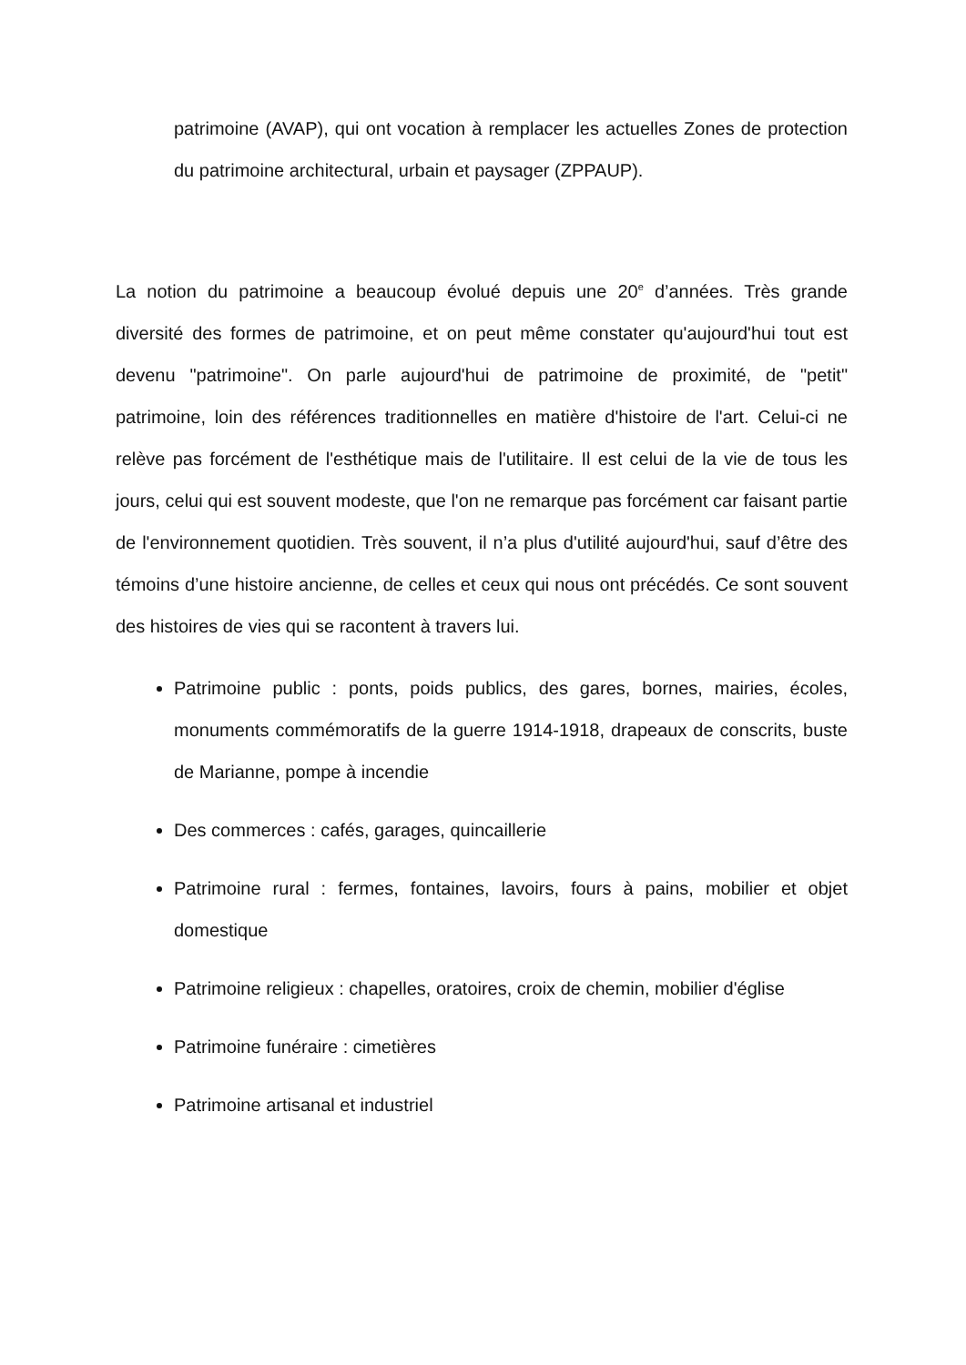patrimoine (AVAP), qui ont vocation à remplacer les actuelles Zones de protection du patrimoine architectural, urbain et paysager (ZPPAUP).
La notion du patrimoine a beaucoup évolué depuis une 20<sup>e</sup> d’années. Très grande diversité des formes de patrimoine, et on peut même constater qu'aujourd'hui tout est devenu "patrimoine". On parle aujourd'hui de patrimoine de proximité, de "petit" patrimoine, loin des références traditionnelles en matière d'histoire de l'art. Celui-ci ne relève pas forcément de l'esthétique mais de l'utilitaire. Il est celui de la vie de tous les jours, celui qui est souvent modeste, que l'on ne remarque pas forcément car faisant partie de l'environnement quotidien. Très souvent, il n’a plus d'utilité aujourd'hui, sauf d’être des témoins d’une histoire ancienne, de celles et ceux qui nous ont précédés. Ce sont souvent des histoires de vies qui se racontent à travers lui.
Patrimoine public : ponts, poids publics, des gares, bornes, mairies, écoles, monuments commémoratifs de la guerre 1914-1918, drapeaux de conscrits, buste de Marianne, pompe à incendie
Des commerces : cafés, garages, quincaillerie
Patrimoine rural : fermes, fontaines, lavoirs, fours à pains, mobilier et objet domestique
Patrimoine religieux : chapelles, oratoires, croix de chemin, mobilier d'église
Patrimoine funéraire : cimetières
Patrimoine artisanal et industriel